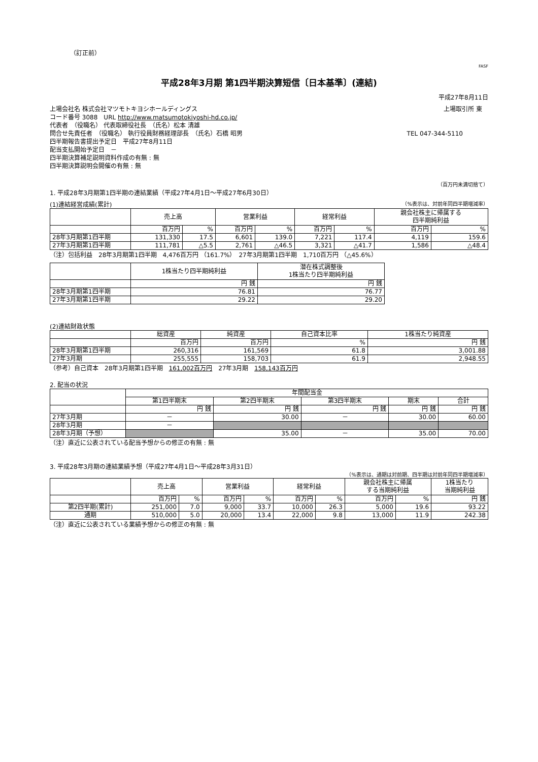（訂正前）
FASF
平成28年3月期 第1四半期決算短信〔日本基準〕(連結)
平成27年8月11日
上場会社名 株式会社マツモトキヨシホールディングス 上場取引所 東　
コード番号 3088　URL http://www.matsumotokiyoshi-hd.co.jp/
代表者　（役職名） 代表取締役社長　（氏名）松本 清雄
問合せ先責任者　（役職名） 執行役員財務経理部長　（氏名）石橋 昭男 TEL 047-344-5110
四半期報告書提出予定日　平成27年8月11日
配当支払開始予定日　－
四半期決算補足説明資料作成の有無 : 無
四半期決算説明会開催の有無 : 無
（百万円未満切捨て）
1. 平成28年3月期第1四半期の連結業績（平成27年4月1日～平成27年6月30日）
(1)連結経営成績(累計) （%表示は、対前年同四半期増減率）
| | 売上高 | | 営業利益 | | 経常利益 | | 親会社株主に帰属する 四半期純利益 | |
| | 百万円 | % | 百万円 | % | 百万円 | % | 百万円 | % |
| 28年3月期第1四半期 | 131,330 | 17.5 | 6,601 | 139.0 | 7,221 | 117.4 | 4,119 | 159.6 |
| 27年3月期第1四半期 | 111,781 | △5.5 | 2,761 | △46.5 | 3,321 | △41.7 | 1,586 | △48.4 |
（注）包括利益　28年3月期第1四半期　4,476百万円 （161.7%）　27年3月期第1四半期　1,710百万円 （△45.6%）
| | 1株当たり四半期純利益 | 潜在株式調整後 1株当たり四半期純利益 |
| | 円 銭 | 円 銭 |
| 28年3月期第1四半期 | 76.81 | 76.77 |
| 27年3月期第1四半期 | 29.22 | 29.20 |
(2)連結財政状態
| | 総資産 | 純資産 | 自己資本比率 | 1株当たり純資産 |
| | 百万円 | 百万円 | % | 円 銭 |
| 28年3月期第1四半期 | 260,316 | 161,569 | 61.8 | 3,001.88 |
| 27年3月期 | 255,555 | 158,703 | 61.9 | 2,948.55 |
（参考）自己資本　28年3月期第1四半期　161,002百万円　27年3月期　158,143百万円
2. 配当の状況
| | 年間配当金 | | | | |
| | 第1四半期末 | 第2四半期末 | 第3四半期末 | 期末 | 合計 |
| | 円 銭 | 円 銭 | 円 銭 | 円 銭 | 円 銭 |
| 27年3月期 | － | 30.00 | － | 30.00 | 60.00 |
| 28年3月期 | － | | | | |
| 28年3月期（予想） | | 35.00 | － | 35.00 | 70.00 |
（注）直近に公表されている配当予想からの修正の有無 : 無
3. 平成28年3月期の連結業績予想（平成27年4月1日～平成28年3月31日）
（%表示は、通期は対前期、四半期は対前年同四半期増減率）
| | 売上高 | | 営業利益 | | 経常利益 | | 親会社株主に帰属 する当期純利益 | | 1株当たり 当期純利益 |
| | 百万円 | % | 百万円 | % | 百万円 | % | 百万円 | % | 円 銭 |
| 第2四半期(累計) | 251,000 | 7.0 | 9,000 | 33.7 | 10,000 | 26.3 | 5,000 | 19.6 | 93.22 |
| 通期 | 510,000 | 5.0 | 20,000 | 13.4 | 22,000 | 9.8 | 13,000 | 11.9 | 242.38 |
（注）直近に公表されている業績予想からの修正の有無 : 無